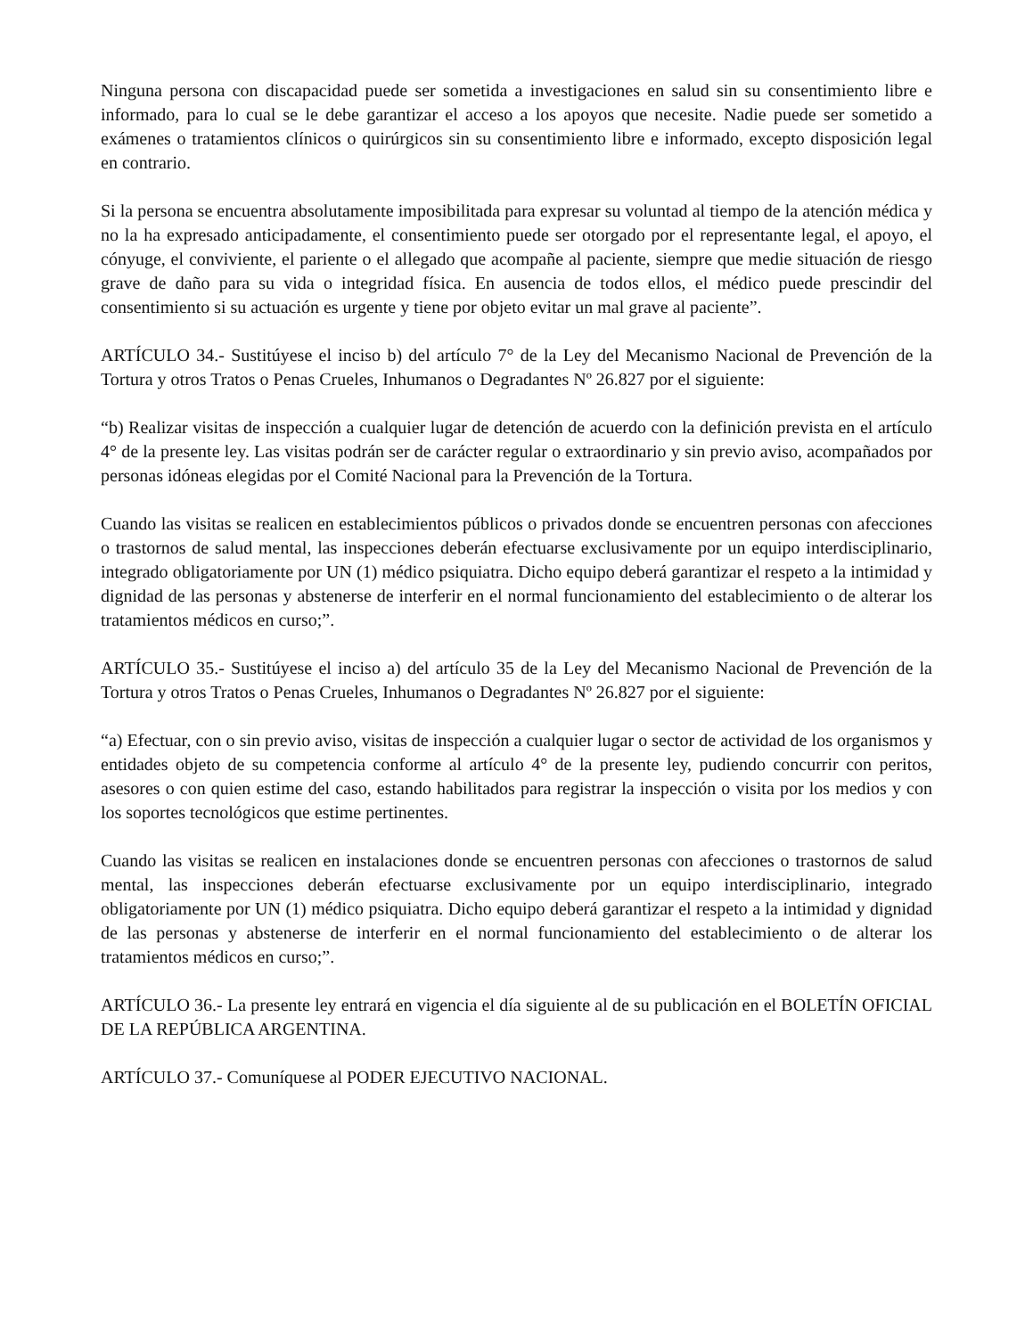Ninguna persona con discapacidad puede ser sometida a investigaciones en salud sin su consentimiento libre e informado, para lo cual se le debe garantizar el acceso a los apoyos que necesite. Nadie puede ser sometido a exámenes o tratamientos clínicos o quirúrgicos sin su consentimiento libre e informado, excepto disposición legal en contrario.
Si la persona se encuentra absolutamente imposibilitada para expresar su voluntad al tiempo de la atención médica y no la ha expresado anticipadamente, el consentimiento puede ser otorgado por el representante legal, el apoyo, el cónyuge, el conviviente, el pariente o el allegado que acompañe al paciente, siempre que medie situación de riesgo grave de daño para su vida o integridad física. En ausencia de todos ellos, el médico puede prescindir del consentimiento si su actuación es urgente y tiene por objeto evitar un mal grave al paciente”.
ARTÍCULO 34.- Sustitúyese el inciso b) del artículo 7° de la Ley del Mecanismo Nacional de Prevención de la Tortura y otros Tratos o Penas Crueles, Inhumanos o Degradantes Nº 26.827 por el siguiente:
“b) Realizar visitas de inspección a cualquier lugar de detención de acuerdo con la definición prevista en el artículo 4° de la presente ley. Las visitas podrán ser de carácter regular o extraordinario y sin previo aviso, acompañados por personas idóneas elegidas por el Comité Nacional para la Prevención de la Tortura.
Cuando las visitas se realicen en establecimientos públicos o privados donde se encuentren personas con afecciones o trastornos de salud mental, las inspecciones deberán efectuarse exclusivamente por un equipo interdisciplinario, integrado obligatoriamente por UN (1) médico psiquiatra. Dicho equipo deberá garantizar el respeto a la intimidad y dignidad de las personas y abstenerse de interferir en el normal funcionamiento del establecimiento o de alterar los tratamientos médicos en curso;”.
ARTÍCULO 35.- Sustitúyese el inciso a) del artículo 35 de la Ley del Mecanismo Nacional de Prevención de la Tortura y otros Tratos o Penas Crueles, Inhumanos o Degradantes Nº 26.827 por el siguiente:
“a) Efectuar, con o sin previo aviso, visitas de inspección a cualquier lugar o sector de actividad de los organismos y entidades objeto de su competencia conforme al artículo 4° de la presente ley, pudiendo concurrir con peritos, asesores o con quien estime del caso, estando habilitados para registrar la inspección o visita por los medios y con los soportes tecnológicos que estime pertinentes.
Cuando las visitas se realicen en instalaciones donde se encuentren personas con afecciones o trastornos de salud mental, las inspecciones deberán efectuarse exclusivamente por un equipo interdisciplinario, integrado obligatoriamente por UN (1) médico psiquiatra. Dicho equipo deberá garantizar el respeto a la intimidad y dignidad de las personas y abstenerse de interferir en el normal funcionamiento del establecimiento o de alterar los tratamientos médicos en curso;”.
ARTÍCULO 36.- La presente ley entrará en vigencia el día siguiente al de su publicación en el BOLETÍN OFICIAL DE LA REPÚBLICA ARGENTINA.
ARTÍCULO 37.- Comuníquese al PODER EJECUTIVO NACIONAL.